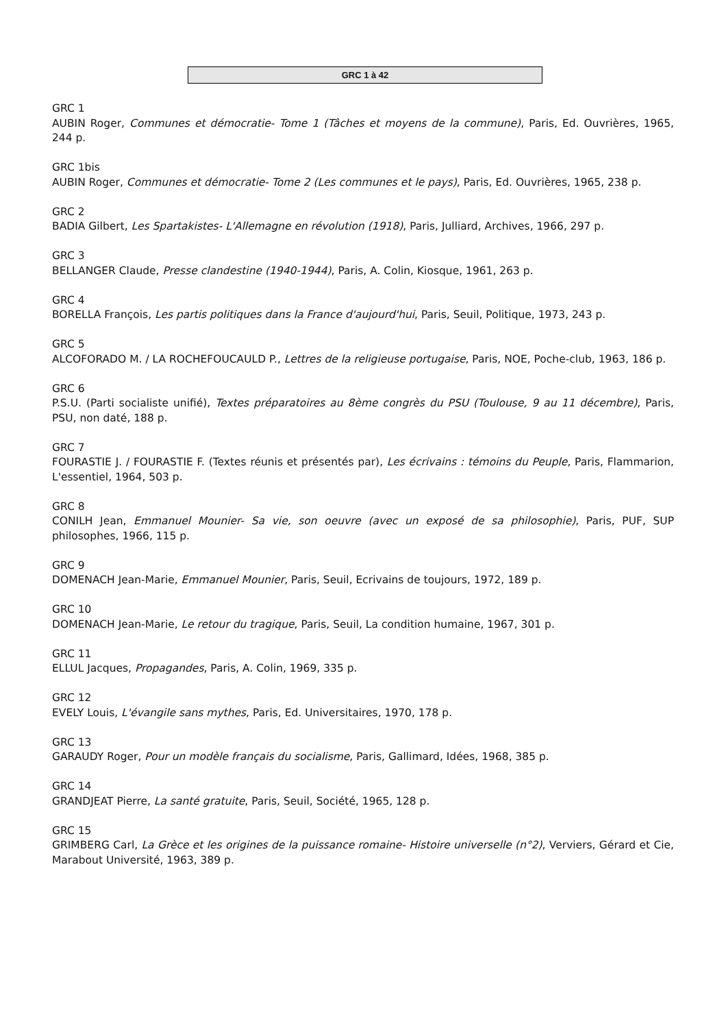GRC 1 à 42
GRC 1
AUBIN Roger, Communes et démocratie- Tome 1 (Tâches et moyens de la commune), Paris, Ed. Ouvrières, 1965, 244 p.
GRC 1bis
AUBIN Roger, Communes et démocratie- Tome 2 (Les communes et le pays), Paris, Ed. Ouvrières, 1965, 238 p.
GRC 2
BADIA Gilbert, Les Spartakistes- L'Allemagne en révolution (1918), Paris, Julliard, Archives, 1966, 297 p.
GRC 3
BELLANGER Claude, Presse clandestine (1940-1944), Paris, A. Colin, Kiosque, 1961, 263 p.
GRC 4
BORELLA François, Les partis politiques dans la France d'aujourd'hui, Paris, Seuil, Politique, 1973, 243 p.
GRC 5
ALCOFORADO M. / LA ROCHEFOUCAULD P., Lettres de la religieuse portugaise, Paris, NOE, Poche-club, 1963, 186 p.
GRC 6
P.S.U. (Parti socialiste unifié), Textes préparatoires au 8ème congrès du PSU (Toulouse, 9 au 11 décembre), Paris, PSU, non daté, 188 p.
GRC 7
FOURASTIE J. / FOURASTIE F. (Textes réunis et présentés par), Les écrivains : témoins du Peuple, Paris, Flammarion, L'essentiel, 1964, 503 p.
GRC 8
CONILH Jean, Emmanuel Mounier- Sa vie, son oeuvre (avec un exposé de sa philosophie), Paris, PUF, SUP philosophes, 1966, 115 p.
GRC 9
DOMENACH Jean-Marie, Emmanuel Mounier, Paris, Seuil, Ecrivains de toujours, 1972, 189 p.
GRC 10
DOMENACH Jean-Marie, Le retour du tragique, Paris, Seuil, La condition humaine, 1967, 301 p.
GRC 11
ELLUL Jacques, Propagandes, Paris, A. Colin, 1969, 335 p.
GRC 12
EVELY Louis, L'évangile sans mythes, Paris, Ed. Universitaires, 1970, 178 p.
GRC 13
GARAUDY Roger, Pour un modèle français du socialisme, Paris, Gallimard, Idées, 1968, 385 p.
GRC 14
GRANDJEAT Pierre, La santé gratuite, Paris, Seuil, Société, 1965, 128 p.
GRC 15
GRIMBERG Carl, La Grèce et les origines de la puissance romaine- Histoire universelle (n°2), Verviers, Gérard et Cie, Marabout Université, 1963, 389 p.